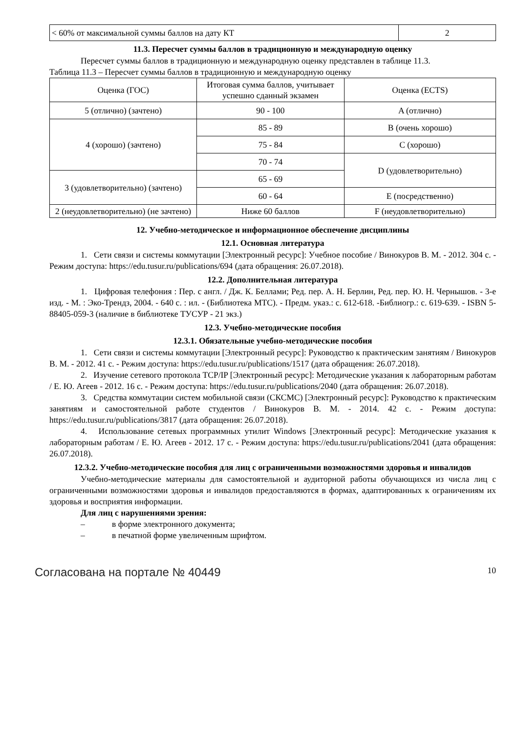| < 60% от максимальной суммы баллов на дату КТ | 2 |
11.3. Пересчет суммы баллов в традиционную и международную оценку
Пересчет суммы баллов в традиционную и международную оценку представлен в таблице 11.3.
Таблица 11.3 – Пересчет суммы баллов в традиционную и международную оценку
| Оценка (ГОС) | Итоговая сумма баллов, учитывает успешно сданный экзамен | Оценка (ECTS) |
| 5 (отлично) (зачтено) | 90 - 100 | A (отлично) |
| 4 (хорошо) (зачтено) | 85 - 89 | B (очень хорошо) |
| | 75 - 84 | C (хорошо) |
| | 70 - 74 | D (удовлетворительно) |
| 3 (удовлетворительно) (зачтено) | 65 - 69 | |
| | 60 - 64 | E (посредственно) |
| 2 (неудовлетворительно) (не зачтено) | Ниже 60 баллов | F (неудовлетворительно) |
12. Учебно-методическое и информационное обеспечение дисциплины
12.1. Основная литература
1. Сети связи и системы коммутации [Электронный ресурс]: Учебное пособие / Винокуров В. М. - 2012. 304 с. - Режим доступа: https://edu.tusur.ru/publications/694 (дата обращения: 26.07.2018).
12.2. Дополнительная литература
1. Цифровая телефония : Пер. с англ. / Дж. К. Беллами; Ред. пер. А. Н. Берлин, Ред. пер. Ю. Н. Чернышов. - 3-е изд. - М. : Эко-Трендз, 2004. - 640 с. : ил. - (Библиотека МТС). - Предм. указ.: с. 612-618. -Библиогр.: с. 619-639. - ISBN 5-88405-059-3 (наличие в библиотеке ТУСУР - 21 экз.)
12.3. Учебно-методические пособия
12.3.1. Обязательные учебно-методические пособия
1. Сети связи и системы коммутации [Электронный ресурс]: Руководство к практическим занятиям / Винокуров В. М. - 2012. 41 с. - Режим доступа: https://edu.tusur.ru/publications/1517 (дата обращения: 26.07.2018).
2. Изучение сетевого протокола TCP/IP [Электронный ресурс]: Методические указания к лабораторным работам / Е. Ю. Агеев - 2012. 16 с. - Режим доступа: https://edu.tusur.ru/publications/2040 (дата обращения: 26.07.2018).
3. Средства коммутации систем мобильной связи (СКСМС) [Электронный ресурс]: Руководство к практическим занятиям и самостоятельной работе студентов / Винокуров В. М. - 2014. 42 с. - Режим доступа: https://edu.tusur.ru/publications/3817 (дата обращения: 26.07.2018).
4. Использование сетевых программных утилит Windows [Электронный ресурс]: Методические указания к лабораторным работам / Е. Ю. Агеев - 2012. 17 с. - Режим доступа: https://edu.tusur.ru/publications/2041 (дата обращения: 26.07.2018).
12.3.2. Учебно-методические пособия для лиц с ограниченными возможностями здоровья и инвалидов
Учебно-методические материалы для самостоятельной и аудиторной работы обучающихся из числа лиц с ограниченными возможностями здоровья и инвалидов предоставляются в формах, адаптированных к ограничениям их здоровья и восприятия информации.
Для лиц с нарушениями зрения:
– в форме электронного документа;
– в печатной форме увеличенным шрифтом.
Согласована на портале № 40449
10